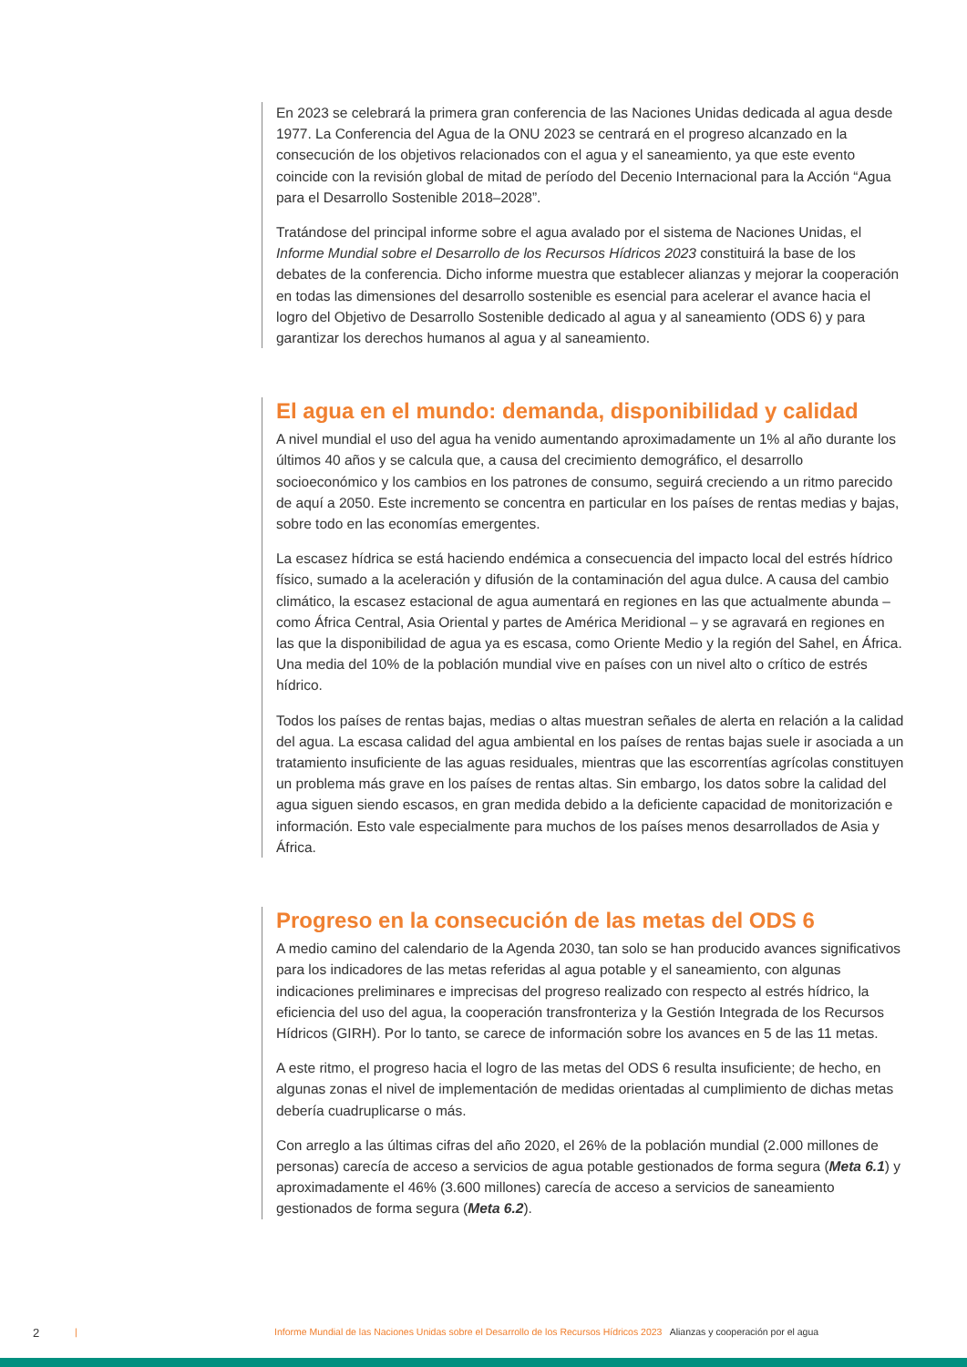En 2023 se celebrará la primera gran conferencia de las Naciones Unidas dedicada al agua desde 1977. La Conferencia del Agua de la ONU 2023 se centrará en el progreso alcanzado en la consecución de los objetivos relacionados con el agua y el saneamiento, ya que este evento coincide con la revisión global de mitad de período del Decenio Internacional para la Acción “Agua para el Desarrollo Sostenible 2018–2028”.
Tratándose del principal informe sobre el agua avalado por el sistema de Naciones Unidas, el Informe Mundial sobre el Desarrollo de los Recursos Hídricos 2023 constituirá la base de los debates de la conferencia. Dicho informe muestra que establecer alianzas y mejorar la cooperación en todas las dimensiones del desarrollo sostenible es esencial para acelerar el avance hacia el logro del Objetivo de Desarrollo Sostenible dedicado al agua y al saneamiento (ODS 6) y para garantizar los derechos humanos al agua y al saneamiento.
El agua en el mundo: demanda, disponibilidad y calidad
A nivel mundial el uso del agua ha venido aumentando aproximadamente un 1% al año durante los últimos 40 años y se calcula que, a causa del crecimiento demográfico, el desarrollo socioeconómico y los cambios en los patrones de consumo, seguirá creciendo a un ritmo parecido de aquí a 2050. Este incremento se concentra en particular en los países de rentas medias y bajas, sobre todo en las economías emergentes.
La escasez hídrica se está haciendo endémica a consecuencia del impacto local del estrés hídrico físico, sumado a la aceleración y difusión de la contaminación del agua dulce. A causa del cambio climático, la escasez estacional de agua aumentará en regiones en las que actualmente abunda – como África Central, Asia Oriental y partes de América Meridional – y se agravará en regiones en las que la disponibilidad de agua ya es escasa, como Oriente Medio y la región del Sahel, en África. Una media del 10% de la población mundial vive en países con un nivel alto o crítico de estrés hídrico.
Todos los países de rentas bajas, medias o altas muestran señales de alerta en relación a la calidad del agua. La escasa calidad del agua ambiental en los países de rentas bajas suele ir asociada a un tratamiento insuficiente de las aguas residuales, mientras que las escorrentías agrícolas constituyen un problema más grave en los países de rentas altas. Sin embargo, los datos sobre la calidad del agua siguen siendo escasos, en gran medida debido a la deficiente capacidad de monitorización e información. Esto vale especialmente para muchos de los países menos desarrollados de Asia y África.
Progreso en la consecución de las metas del ODS 6
A medio camino del calendario de la Agenda 2030, tan solo se han producido avances significativos para los indicadores de las metas referidas al agua potable y el saneamiento, con algunas indicaciones preliminares e imprecisas del progreso realizado con respecto al estrés hídrico, la eficiencia del uso del agua, la cooperación transfronteriza y la Gestión Integrada de los Recursos Hídricos (GIRH). Por lo tanto, se carece de información sobre los avances en 5 de las 11 metas.
A este ritmo, el progreso hacia el logro de las metas del ODS 6 resulta insuficiente; de hecho, en algunas zonas el nivel de implementación de medidas orientadas al cumplimiento de dichas metas debería cuadruplicarse o más.
Con arreglo a las últimas cifras del año 2020, el 26% de la población mundial (2.000 millones de personas) carecía de acceso a servicios de agua potable gestionados de forma segura (Meta 6.1) y aproximadamente el 46% (3.600 millones) carecía de acceso a servicios de saneamiento gestionados de forma segura (Meta 6.2).
2 | Informe Mundial de las Naciones Unidas sobre el Desarrollo de los Recursos Hídricos 2023 Alianzas y cooperación por el agua